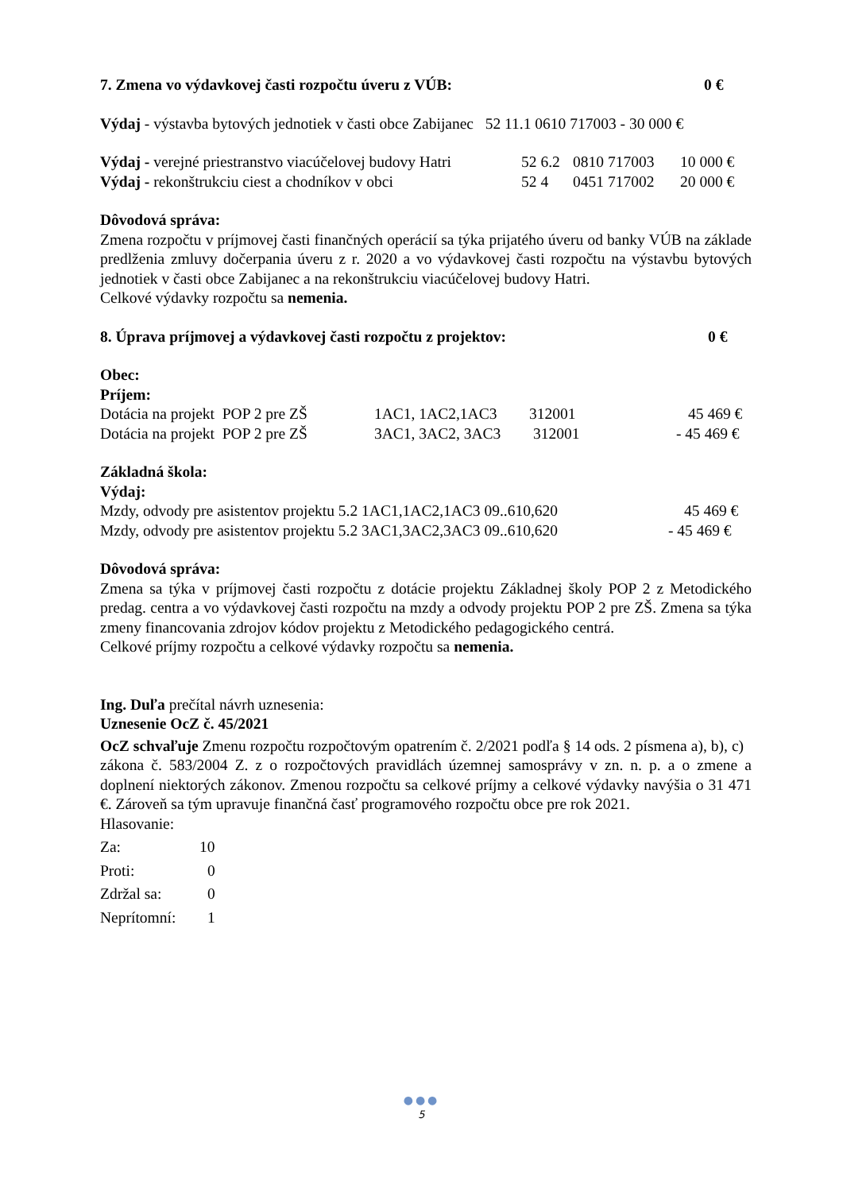7. Zmena vo výdavkovej časti rozpočtu úveru z VÚB: 0 €
Výdaj - výstavba bytových jednotiek v časti obce Zabijanec 52 11.1 0610 717003 - 30 000 €
Výdaj - verejné priestranstvo viacúčelovej budovy Hatri 52 6.2 0810 717003 10 000 €
Výdaj - rekonštrukciu ciest a chodníkov v obci 52 4 0451 717002 20 000 €
Dôvodová správa:
Zmena rozpočtu v príjmovej časti finančných operácií sa týka prijatého úveru od banky VÚB na základe predlženia zmluvy dočerpania úveru z r. 2020 a vo výdavkovej časti rozpočtu na výstavbu bytových jednotiek v časti obce Zabijanec a na rekonštrukciu viacúčelovej budovy Hatri.
Celkové výdavky rozpočtu sa nemenia.
8. Úprava príjmovej a výdavkovej časti rozpočtu z projektov: 0 €
Obec:
Príjem:
Dotácia na projekt POP 2 pre ZŠ 1AC1, 1AC2,1AC3 312001 45 469 €
Dotácia na projekt POP 2 pre ZŠ 3AC1, 3AC2, 3AC3 312001 - 45 469 €
Základná škola:
Výdaj:
Mzdy, odvody pre asistentov projektu 5.2 1AC1,1AC2,1AC3 09..610,620 45 469 €
Mzdy, odvody pre asistentov projektu 5.2 3AC1,3AC2,3AC3 09..610,620 - 45 469 €
Dôvodová správa:
Zmena sa týka v príjmovej časti rozpočtu z dotácie projektu Základnej školy POP 2 z Metodického predag. centra a vo výdavkovej časti rozpočtu na mzdy a odvody projektu POP 2 pre ZŠ. Zmena sa týka zmeny financovania zdrojov kódov projektu z Metodického pedagogického centrá.
Celkové príjmy rozpočtu a celkové výdavky rozpočtu sa nemenia.
Ing. Duľa prečítal návrh uznesenia:
Uznesenie OcZ č. 45/2021
OcZ schvaľuje Zmenu rozpočtu rozpočtovým opatrením č. 2/2021 podľa § 14 ods. 2 písmena a), b), c) zákona č. 583/2004 Z. z o rozpočtových pravidlách územnej samosprávy v zn. n. p. a o zmene a doplnení niektorých zákonov. Zmenou rozpočtu sa celkové príjmy a celkové výdavky navýšia o 31 471 €. Zároveň sa tým upravuje finančná časť programového rozpočtu obce pre rok 2021.
Hlasovanie:
Za: 10
Proti: 0
Zdržal sa: 0
Neprítomní: 1
●●●
5